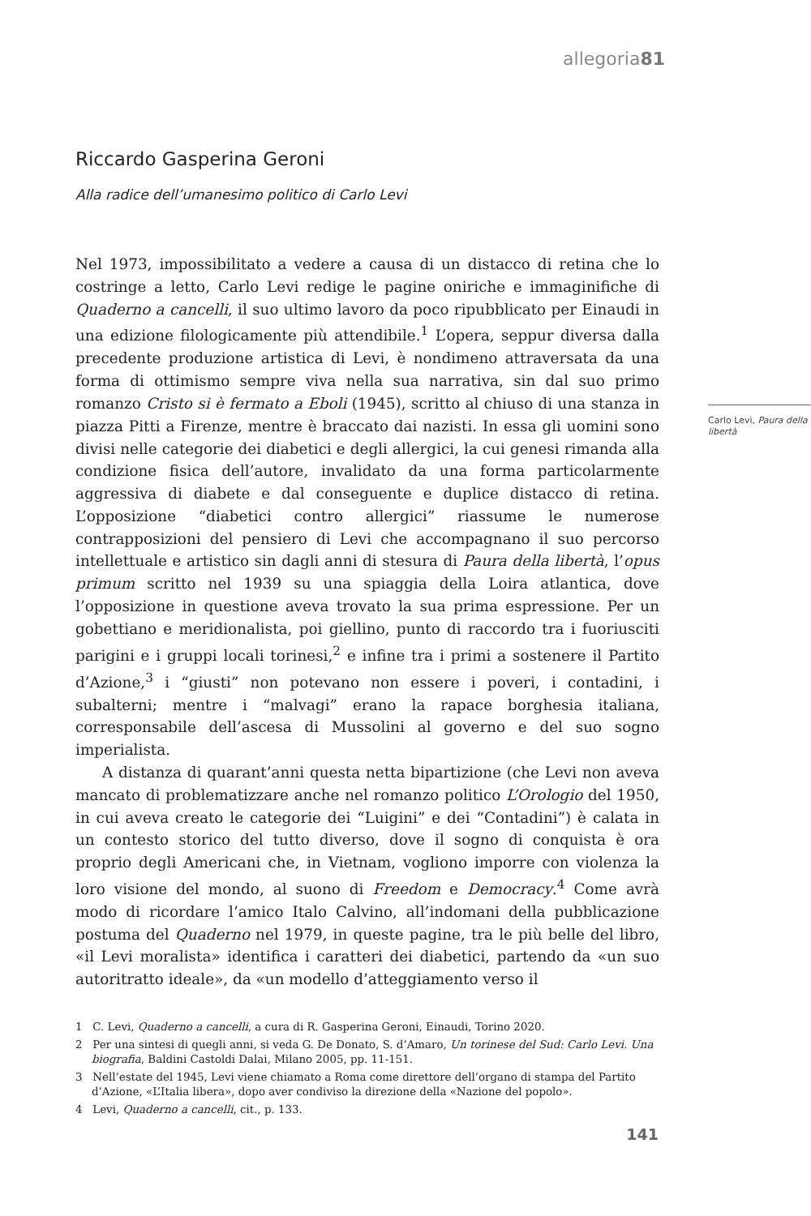allegoria81
Riccardo Gasperina Geroni
Alla radice dell’umanesimo politico di Carlo Levi
Nel 1973, impossibilitato a vedere a causa di un distacco di retina che lo costringe a letto, Carlo Levi redige le pagine oniriche e immaginifiche di Quaderno a cancelli, il suo ultimo lavoro da poco ripubblicato per Einaudi in una edizione filologicamente più attendibile.<sup>1</sup> L’opera, seppur diversa dalla precedente produzione artistica di Levi, è nondimeno attraversata da una forma di ottimismo sempre viva nella sua narrativa, sin dal suo primo romanzo Cristo si è fermato a Eboli (1945), scritto al chiuso di una stanza in piazza Pitti a Firenze, mentre è braccato dai nazisti. In essa gli uomini sono divisi nelle categorie dei diabetici e degli allergici, la cui genesi rimanda alla condizione fisica dell’autore, invalidato da una forma particolarmente aggressiva di diabete e dal conseguente e duplice distacco di retina. L’opposizione “diabetici contro allergici” riassume le numerose contrapposizioni del pensiero di Levi che accompagnano il suo percorso intellettuale e artistico sin dagli anni di stesura di Paura della libertà, l’opus primum scritto nel 1939 su una spiaggia della Loira atlantica, dove l’opposizione in questione aveva trovato la sua prima espressione. Per un gobettiano e meridionalista, poi giellino, punto di raccordo tra i fuoriusciti parigini e i gruppi locali torinesi,<sup>2</sup> e infine tra i primi a sostenere il Partito d’Azione,<sup>3</sup> i “giusti” non potevano non essere i poveri, i contadini, i subalterni; mentre i “malvagi” erano la rapace borghesia italiana, corresponsabile dell’ascesa di Mussolini al governo e del suo sogno imperialista.
A distanza di quarant’anni questa netta bipartizione (che Levi non aveva mancato di problematizzare anche nel romanzo politico L’Orologio del 1950, in cui aveva creato le categorie dei “Luigini” e dei “Contadini”) è calata in un contesto storico del tutto diverso, dove il sogno di conquista è ora proprio degli Americani che, in Vietnam, vogliono imporre con violenza la loro visione del mondo, al suono di Freedom e Democracy.<sup>4</sup> Come avrà modo di ricordare l’amico Italo Calvino, all’indomani della pubblicazione postuma del Quaderno nel 1979, in queste pagine, tra le più belle del libro, «il Levi moralista» identifica i caratteri dei diabetici, partendo da «un suo autoritratto ideale», da «un modello d’atteggiamento verso il
Carlo Levi, Paura della libertà
1 C. Levi, Quaderno a cancelli, a cura di R. Gasperina Geroni, Einaudi, Torino 2020.
2 Per una sintesi di quegli anni, si veda G. De Donato, S. d’Amaro, Un torinese del Sud: Carlo Levi. Una biografia, Baldini Castoldi Dalai, Milano 2005, pp. 11-151.
3 Nell’estate del 1945, Levi viene chiamato a Roma come direttore dell’organo di stampa del Partito d’Azione, «L’Italia libera», dopo aver condiviso la direzione della «Nazione del popolo».
4 Levi, Quaderno a cancelli, cit., p. 133.
141